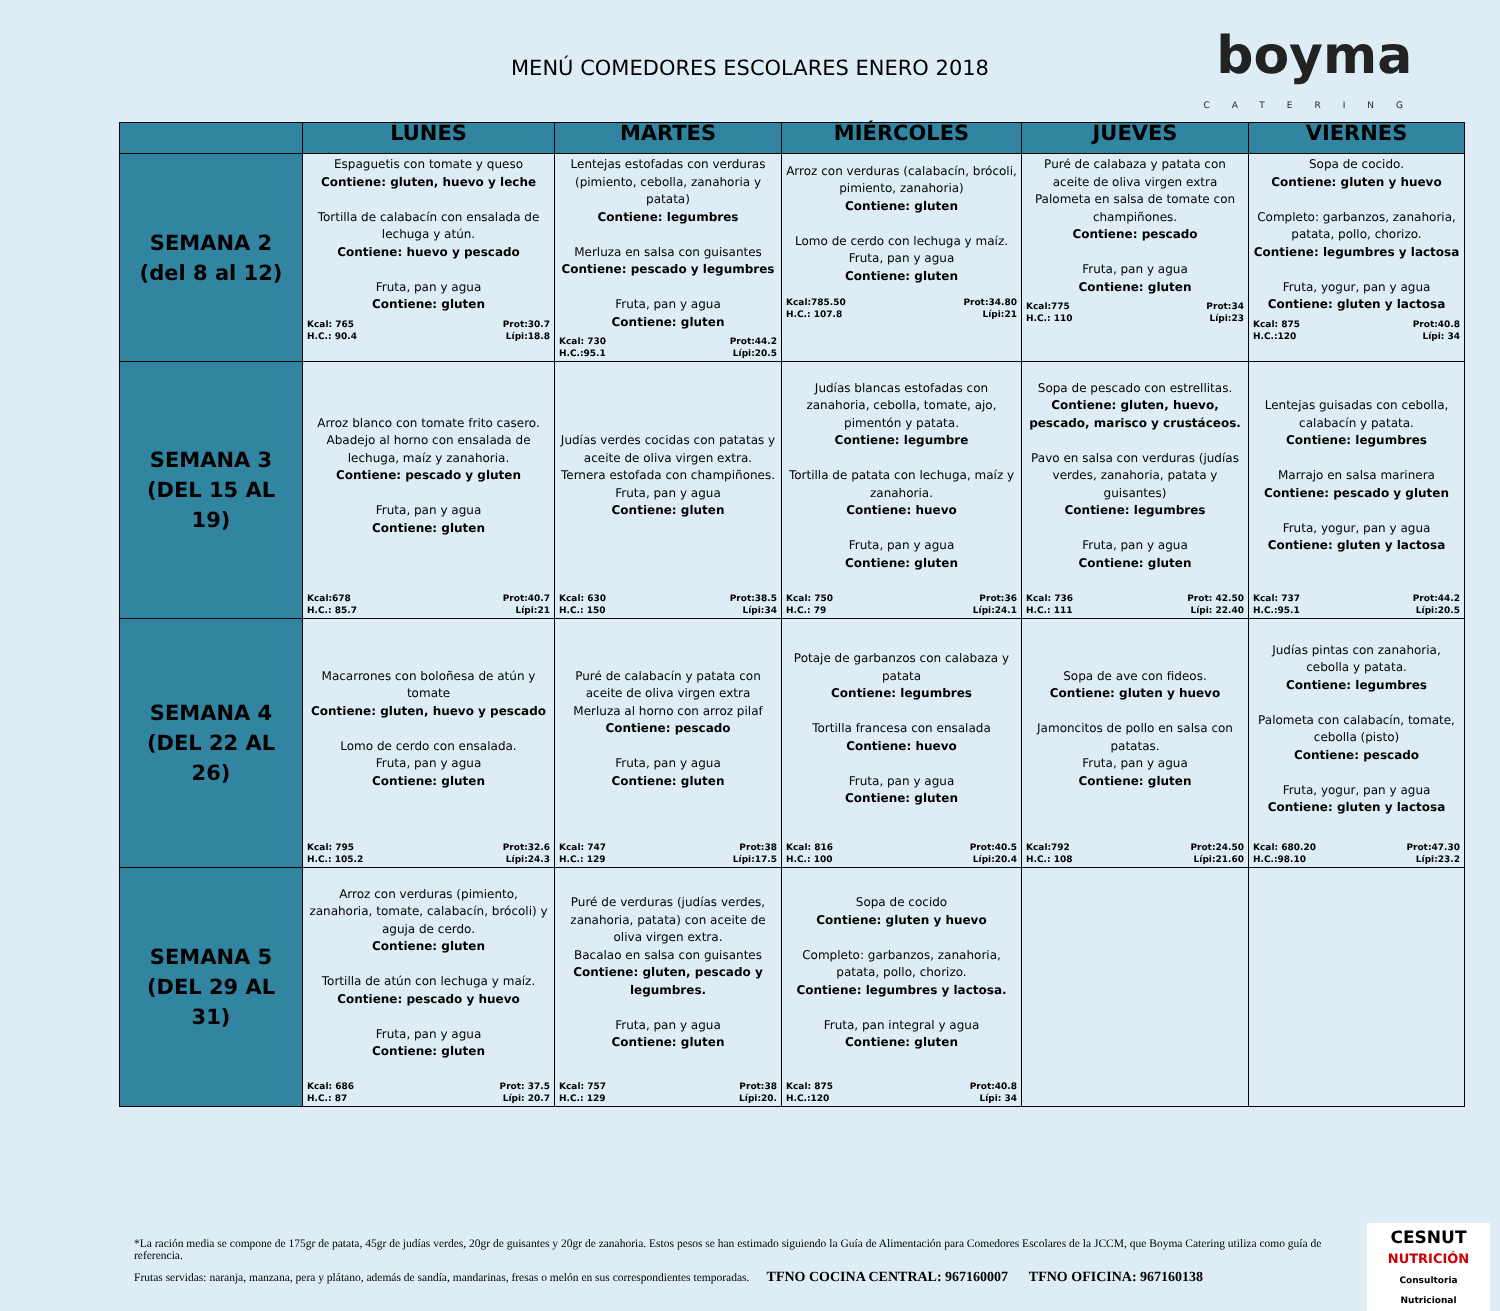MENÚ COMEDORES ESCOLARES ENERO 2018
boyma
CATERING
| | LUNES | MARTES | MIÉRCOLES | JUEVES | VIERNES |
| --- | --- | --- | --- | --- | --- |
| SEMANA 2 (del 8 al 12) | Espaguetis con tomate y queso Contiene: gluten, huevo y leche Tortilla de calabacín con ensalada de lechuga y atún. Contiene: huevo y pescado Fruta, pan y agua Contiene: gluten Kcal: 765 H.C.: 90.4 Prot:30.7 Lípi:18.8 | Lentejas estofadas con verduras (pimiento, cebolla, zanahoria y patata) Contiene: legumbres Merluza en salsa con guisantes Contiene: pescado y legumbres Fruta, pan y agua Contiene: gluten Kcal: 730 H.C.:95.1 Prot:44.2 Lípi:20.5 | Arroz con verduras (calabacín, brócoli, pimiento, zanahoria) Contiene: gluten Lomo de cerdo con lechuga y maíz. Fruta, pan y agua Contiene: gluten Kcal:785.50 H.C.: 107.8 Prot:34.80 Lípi:21 | Puré de calabaza y patata con aceite de oliva virgen extra Palometa en salsa de tomate con champiñones. Contiene: pescado Fruta, pan y agua Contiene: gluten Kcal:775 H.C.: 110 Prot:34 Lípi:23 | Sopa de cocido. Contiene: gluten y huevo Completo: garbanzos, zanahoria, patata, pollo, chorizo. Contiene: legumbres y lactosa Fruta, yogur, pan y agua Contiene: gluten y lactosa Kcal: 875 H.C.:120 Prot:40.8 Lípi: 34 |
| SEMANA 3 (DEL 15 AL 19) | Arroz blanco con tomate frito casero. Abadejo al horno con ensalada de lechuga, maíz y zanahoria. Contiene: pescado y gluten Fruta, pan y agua Contiene: gluten Kcal:678 H.C.: 85.7 Prot:40.7 Lípi:21 | Judías verdes cocidas con patatas y aceite de oliva virgen extra. Ternera estofada con champiñones. Fruta, pan y agua Contiene: gluten Kcal: 630 H.C.: 150 Prot:38.5 Lípi:34 | Judías blancas estofadas con zanahoria, cebolla, tomate, ajo, pimentón y patata. Contiene: legumbre Tortilla de patata con lechuga, maíz y zanahoria. Contiene: huevo Fruta, pan y agua Contiene: gluten Kcal: 750 H.C.: 79 Prot:36 Lípi:24.1 | Sopa de pescado con estrellitas. Contiene: gluten, huevo, pescado, marisco y crustáceos. Pavo en salsa con verduras (judías verdes, zanahoria, patata y guisantes) Contiene: legumbres Fruta, pan y agua Contiene: gluten Kcal: 736 H.C.: 111 Prot: 42.50 Lípi: 22.40 | Lentejas guisadas con cebolla, calabacín y patata. Contiene: legumbres Marrajo en salsa marinera Contiene: pescado y gluten Fruta, yogur, pan y agua Contiene: gluten y lactosa Kcal: 737 H.C.:95.1 Prot:44.2 Lípi:20.5 |
| SEMANA 4 (DEL 22 AL 26) | Macarrones con boloñesa de atún y tomate Contiene: gluten, huevo y pescado Lomo de cerdo con ensalada. Fruta, pan y agua Contiene: gluten Kcal: 795 H.C.: 105.2 Prot:32.6 Lípi:24.3 | Puré de calabacín y patata con aceite de oliva virgen extra Merluza al horno con arroz pilaf Contiene: pescado Fruta, pan y agua Contiene: gluten Kcal: 747 H.C.: 129 Prot:38 Lípi:17.5 | Potaje de garbanzos con calabaza y patata Contiene: legumbres Tortilla francesa con ensalada Contiene: huevo Fruta, pan y agua Contiene: gluten Kcal: 816 H.C.: 100 Prot:40.5 Lípi:20.4 | Sopa de ave con fideos. Contiene: gluten y huevo Jamoncitos de pollo en salsa con patatas. Fruta, pan y agua Contiene: gluten Kcal:792 H.C.: 108 Prot:24.50 Lípi:21.60 | Judías pintas con zanahoria, cebolla y patata. Contiene: legumbres Palometa con calabacín, tomate, cebolla (pisto) Contiene: pescado Fruta, yogur, pan y agua Contiene: gluten y lactosa Kcal: 680.20 H.C.:98.10 Prot:47.30 Lípi:23.2 |
| SEMANA 5 (DEL 29 AL 31) | Arroz con verduras (pimiento, zanahoria, tomate, calabacín, brócoli) y aguja de cerdo. Contiene: gluten Tortilla de atún con lechuga y maíz. Contiene: pescado y huevo Fruta, pan y agua Contiene: gluten Kcal: 686 H.C.: 87 Prot: 37.5 Lípi: 20.7 | Puré de verduras (judías verdes, zanahoria, patata) con aceite de oliva virgen extra. Bacalao en salsa con guisantes Contiene: gluten, pescado y legumbres. Fruta, pan y agua Contiene: gluten Kcal: 757 H.C.: 129 Prot:38 Lípi:20. | Sopa de cocido Contiene: gluten y huevo Completo: garbanzos, zanahoria, patata, pollo, chorizo. Contiene: legumbres y lactosa. Fruta, pan integral y agua Contiene: gluten Kcal: 875 H.C.:120 Prot:40.8 Lípi: 34 | | |
*La ración media se compone de 175gr de patata, 45gr de judías verdes, 20gr de guisantes y 20gr de zanahoria. Estos pesos se han estimado siguiendo la Guía de Alimentación para Comedores Escolares de la JCCM, que Boyma Catering utiliza como guía de referencia.
Frutas servidas: naranja, manzana, pera y plátano, además de sandía, mandarinas, fresas o melón en sus correspondientes temporadas. TFNO COCINA CENTRAL: 967160007 TFNO OFICINA: 967160138
CESNUT
NUTRICIÓN
Consultoria Nutricional